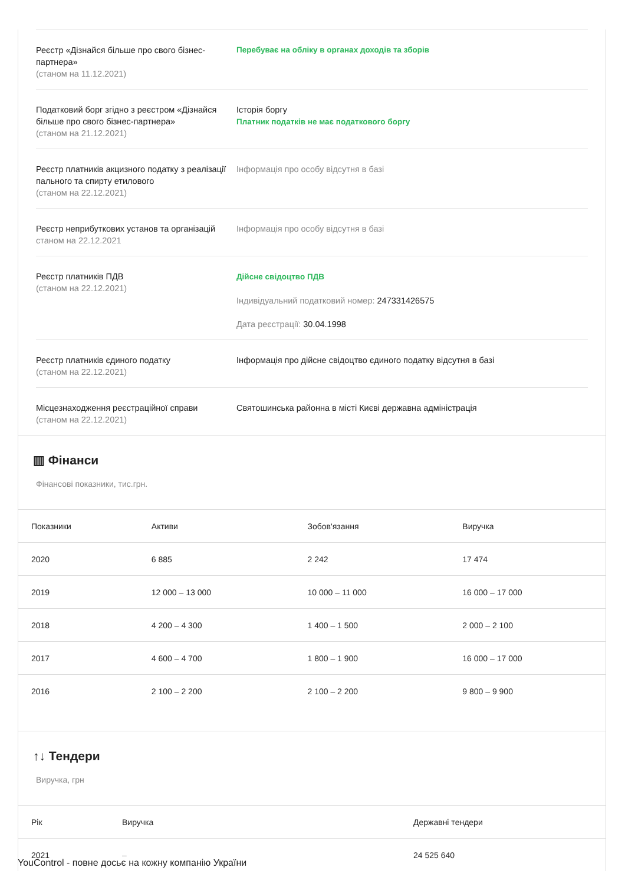Реєстр «Дізнайся більше про свого бізнес-партнера»
(станом на 11.12.2021)
Перебуває на обліку в органах доходів та зборів
Податковий борг згідно з реєстром «Дізнайся більше про свого бізнес-партнера»
(станом на 21.12.2021)
Історія боргу
Платник податків не має податкового боргу
Реєстр платників акцизного податку з реалізації пального та спирту етилового
(станом на 22.12.2021)
Інформація про особу відсутня в базі
Реєстр неприбуткових установ та організацій
станом на 22.12.2021
Інформація про особу відсутня в базі
Реєстр платників ПДВ
(станом на 22.12.2021)
Дійсне свідоцтво ПДВ
Індивідуальний податковий номер: 247331426575
Дата реєстрації: 30.04.1998
Реєстр платників єдиного податку
(станом на 22.12.2021)
Інформація про дійсне свідоцтво єдиного податку відсутня в базі
Місцезнаходження реєстраційної справи
(станом на 22.12.2021)
Святошинська районна в місті Києві державна адміністрація
▥ Фінанси
Фінансові показники, тис.грн.
| Показники | Активи | Зобов'язання | Виручка |
| --- | --- | --- | --- |
| 2020 | 6 885 | 2 242 | 17 474 |
| 2019 | 12 000 – 13 000 | 10 000 – 11 000 | 16 000 – 17 000 |
| 2018 | 4 200 – 4 300 | 1 400 – 1 500 | 2 000 – 2 100 |
| 2017 | 4 600 – 4 700 | 1 800 – 1 900 | 16 000 – 17 000 |
| 2016 | 2 100 – 2 200 | 2 100 – 2 200 | 9 800 – 9 900 |
↑↓ Тендери
Виручка, грн
| Рік | Виручка | Державні тендери |
| --- | --- | --- |
| 2021 | – | 24 525 640 |
YouControl - повне досьє на кожну компанію України